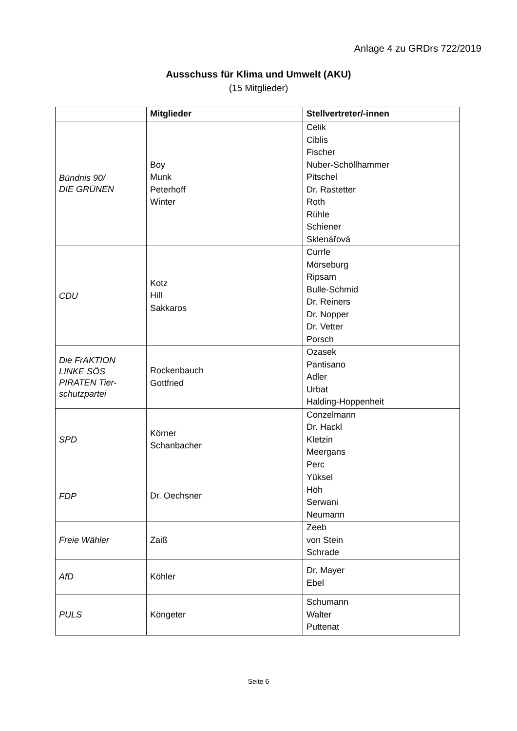Anlage 4 zu GRDrs 722/2019
Ausschuss für Klima und Umwelt (AKU)
(15 Mitglieder)
| | Mitglieder | Stellvertreter/-innen |
| --- | --- | --- |
| Bündnis 90/ DIE GRÜNEN | Boy Munk Peterhoff Winter | Celik Ciblis Fischer Nuber-Schöllhammer Pitschel Dr. Rastetter Roth Rühle Schiener Sklenářová |
| CDU | Kotz Hill Sakkaros | Currle Mörseburg Ripsam Bulle-Schmid Dr. Reiners Dr. Nopper Dr. Vetter Porsch |
| Die FrAKTION LINKE SÖS PIRATEN Tier- schutzpartei | Rockenbauch Gottfried | Ozasek Pantisano Adler Urbat Halding-Hoppenheit |
| SPD | Körner Schanbacher | Conzelmann Dr. Hackl Kletzin Meergans Perc |
| FDP | Dr. Oechsner | Yüksel Höh Serwani Neumann |
| Freie Wähler | Zaiß | Zeeb von Stein Schrade |
| AfD | Köhler | Dr. Mayer Ebel |
| PULS | Köngeter | Schumann Walter Puttenat |
Seite 6